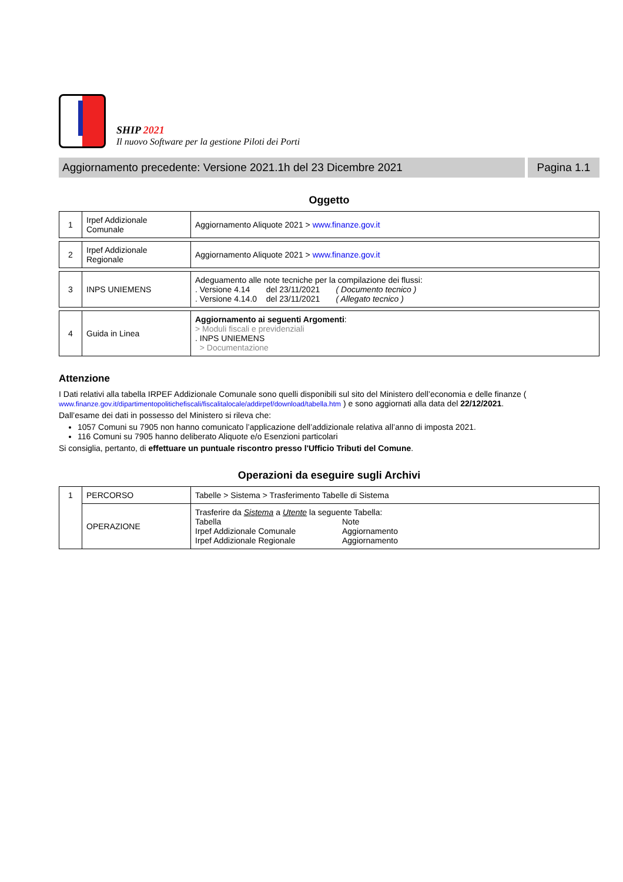SHIP 2021
Il nuovo Software per la gestione Piloti dei Porti
Aggiornamento precedente: Versione 2021.1h del 23 Dicembre 2021
Pagina 1.1
Oggetto
| 1 | Irpef Addizionale Comunale | Aggiornamento Aliquote 2021 > www.finanze.gov.it |
| 2 | Irpef Addizionale Regionale | Aggiornamento Aliquote 2021 > www.finanze.gov.it |
| 3 | INPS UNIEMENS | Adeguamento alle note tecniche per la compilazione dei flussi: . Versione 4.14 del 23/11/2021 ( Documento tecnico ) . Versione 4.14.0 del 23/11/2021 ( Allegato tecnico ) |
| 4 | Guida in Linea | Aggiornamento ai seguenti Argomenti : > Moduli fiscali e previdenziali . INPS UNIEMENS > Documentazione |
Attenzione
I Dati relativi alla tabella IRPEF Addizionale Comunale sono quelli disponibili sul sito del Ministero dell’economia e delle finanze ( www.finanze.gov.it/dipartimentopolitichefiscali/fiscalitalocale/addirpef/download/tabella.htm ) e sono aggiornati alla data del 22/12/2021.
Dall’esame dei dati in possesso del Ministero si rileva che:
1057 Comuni su 7905 non hanno comunicato l’applicazione dell’addizionale relativa all’anno di imposta 2021.
116 Comuni su 7905 hanno deliberato Aliquote e/o Esenzioni particolari
Si consiglia, pertanto, di effettuare un puntuale riscontro presso l'Ufficio Tributi del Comune.
Operazioni da eseguire sugli Archivi
| 1 | PERCORSO | Tabelle > Sistema > Trasferimento Tabelle di Sistema |
| | OPERAZIONE | Trasferire da Sistema a Utente la seguente Tabella: Tabella Note Irpef Addizionale Comunale Aggiornamento Irpef Addizionale Regionale Aggiornamento |